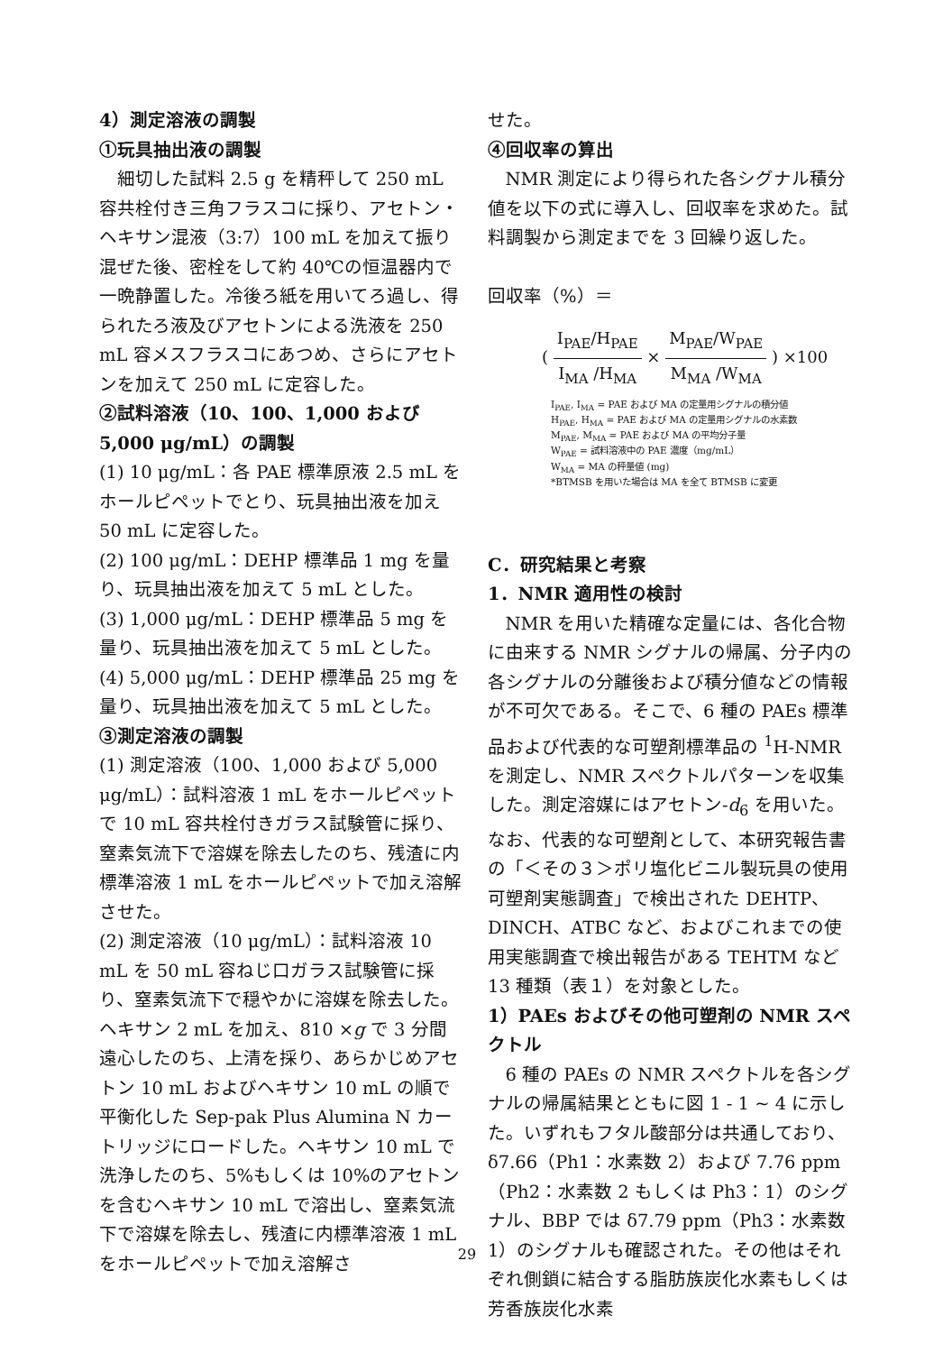4）測定溶液の調製
①玩具抽出液の調製
細切した試料 2.5 g を精秤して 250 mL 容共栓付き三角フラスコに採り、アセトン・ヘキサン混液（3:7）100 mL を加えて振り混ぜた後、密栓をして約 40℃の恒温器内で一晩静置した。冷後ろ紙を用いてろ過し、得られたろ液及びアセトンによる洗液を 250 mL 容メスフラスコにあつめ、さらにアセトンを加えて 250 mL に定容した。
②試料溶液（10、100、1,000 および 5,000 μg/mL）の調製
(1) 10 μg/mL：各 PAE 標準原液 2.5 mL をホールピペットでとり、玩具抽出液を加え 50 mL に定容した。
(2) 100 μg/mL：DEHP 標準品 1 mg を量り、玩具抽出液を加えて 5 mL とした。
(3) 1,000 μg/mL：DEHP 標準品 5 mg を量り、玩具抽出液を加えて 5 mL とした。
(4) 5,000 μg/mL：DEHP 標準品 25 mg を量り、玩具抽出液を加えて 5 mL とした。
③測定溶液の調製
(1) 測定溶液（100、1,000 および 5,000 μg/mL）：試料溶液 1 mL をホールピペットで 10 mL 容共栓付きガラス試験管に採り、窒素気流下で溶媒を除去したのち、残渣に内標準溶液 1 mL をホールピペットで加え溶解させた。
(2) 測定溶液（10 μg/mL）：試料溶液 10 mL を 50 mL 容ねじ口ガラス試験管に採り、窒素気流下で穏やかに溶媒を除去した。ヘキサン 2 mL を加え、810 ×g で 3 分間遠心したのち、上清を採り、あらかじめアセトン 10 mL およびヘキサン 10 mL の順で平衡化した Sep-pak Plus Alumina N カートリッジにロードした。ヘキサン 10 mL で洗浄したのち、5%もしくは 10%のアセトンを含むヘキサン 10 mL で溶出し、窒素気流下で溶媒を除去し、残渣に内標準溶液 1 mL をホールピペットで加え溶解さ
せた。
④回収率の算出
NMR 測定により得られた各シグナル積分値を以下の式に導入し、回収率を求めた。試料調製から測定までを 3 回繰り返した。
回収率（%）＝
( I<sub>PAE</sub>/H<sub>PAE</sub> I<sub>MA</sub> /H<sub>MA</sub> × M<sub>PAE</sub>/W<sub>PAE</sub> M<sub>MA</sub> /W<sub>MA</sub> ) ×100
I<sub>PAE</sub>, I<sub>MA</sub> = PAE および MA の定量用シグナルの積分値
H<sub>PAE</sub>, H<sub>MA</sub> = PAE および MA の定量用シグナルの水素数
M<sub>PAE</sub>, M<sub>MA</sub> = PAE および MA の平均分子量
W<sub>PAE</sub> = 試料溶液中の PAE 濃度（mg/mL）
W<sub>MA</sub> = MA の秤量値 (mg)
*BTMSB を用いた場合は MA を全て BTMSB に変更
C．研究結果と考察
1．NMR 適用性の検討
NMR を用いた精確な定量には、各化合物に由来する NMR シグナルの帰属、分子内の各シグナルの分離後および積分値などの情報が不可欠である。そこで、6 種の PAEs 標準品および代表的な可塑剤標準品の <sup>1</sup>H-NMR を測定し、NMR スペクトルパターンを収集した。測定溶媒にはアセトン-d<sub>6</sub> を用いた。なお、代表的な可塑剤として、本研究報告書の「＜その３＞ポリ塩化ビニル製玩具の使用可塑剤実態調査」で検出された DEHTP、DINCH、ATBC など、およびこれまでの使用実態調査で検出報告がある TEHTM など 13 種類（表１）を対象とした。
1）PAEs およびその他可塑剤の NMR スペクトル
6 種の PAEs の NMR スペクトルを各シグナルの帰属結果とともに図 1 - 1 ~ 4 に示した。いずれもフタル酸部分は共通しており、δ7.66（Ph1：水素数 2）および 7.76 ppm（Ph2：水素数 2 もしくは Ph3：1）のシグナル、BBP では δ7.79 ppm（Ph3：水素数 1）のシグナルも確認された。その他はそれぞれ側鎖に結合する脂肪族炭化水素もしくは芳香族炭化水素
29